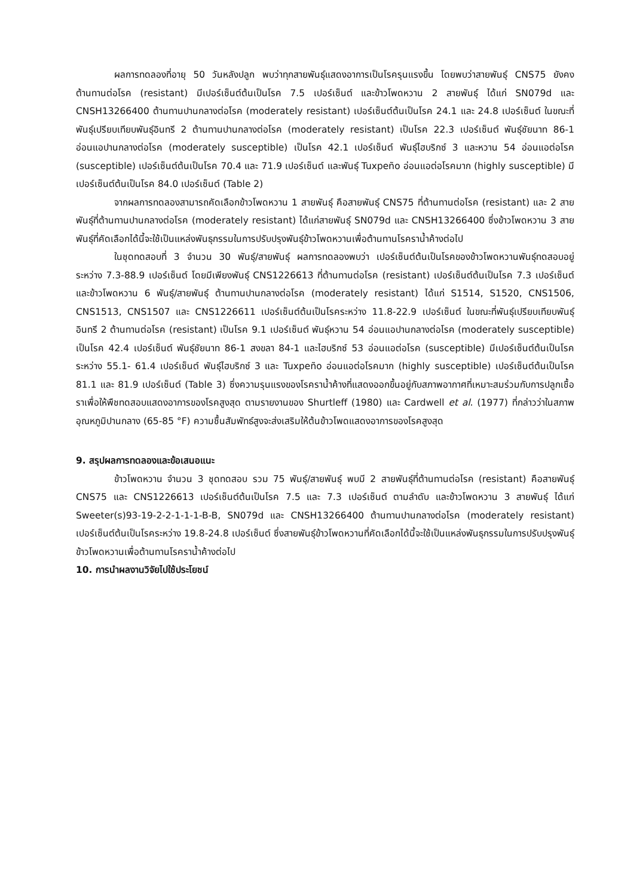ผลการทดลองที่อายุ 50 วันหลังปลูก พบว่าทุกสายพันธุ์แสดงอาการเป็นโรครุนแรงขึ้น โดยพบว่าสายพันธุ์ CNS75 ยังคงต้านทานต่อโรค (resistant) มีเปอร์เซ็นต์ต้นเป็นโรค 7.5 เปอร์เซ็นต์ และข้าวโพดหวาน 2 สายพันธุ์ ได้แก่ SN079d และ CNSH13266400 ต้านทานปานกลางต่อโรค (moderately resistant) เปอร์เซ็นต์ต้นเป็นโรค 24.1 และ 24.8 เปอร์เซ็นต์ ในขณะที่พันธุ์เปรียบเทียบพันธุ์อินทรี 2 ต้านทานปานกลางต่อโรค (moderately resistant) เป็นโรค 22.3 เปอร์เซ็นต์ พันธุ์ชัยนาท 86-1 อ่อนแอปานกลางต่อโรค (moderately susceptible) เป็นโรค 42.1 เปอร์เซ็นต์ พันธุ์ไฮบริกซ์ 3 และหวาน 54 อ่อนแอต่อโรค (susceptible) เปอร์เซ็นต์ต้นเป็นโรค 70.4 และ 71.9 เปอร์เซ็นต์ และพันธุ์ Tuxpeño อ่อนแอต่อโรคมาก (highly susceptible) มีเปอร์เซ็นต์ต้นเป็นโรค 84.0 เปอร์เซ็นต์ (Table 2)
จากผลการทดลองสามารถคัดเลือกข้าวโพดหวาน 1 สายพันธุ์ คือสายพันธุ์ CNS75 ที่ต้านทานต่อโรค (resistant) และ 2 สายพันธุ์ที่ต้านทานปานกลางต่อโรค (moderately resistant) ได้แก่สายพันธุ์ SN079d และ CNSH13266400 ซึ่งข้าวโพดหวาน 3 สายพันธุ์ที่คัดเลือกได้นี้จะใช้เป็นแหล่งพันธุกรรมในการปรับปรุงพันธุ์ข้าวโพดหวานเพื่อต้านทานโรคราน้ำค้างต่อไป
ในชุดทดสอบที่ 3 จำนวน 30 พันธุ์/สายพันธุ์ ผลการทดลองพบว่า เปอร์เซ็นต์ต้นเป็นโรคของข้าวโพดหวานพันธุ์ทดสอบอยู่ระหว่าง 7.3-88.9 เปอร์เซ็นต์ โดยมีเพียงพันธุ์ CNS1226613 ที่ต้านทานต่อโรค (resistant) เปอร์เซ็นต์ต้นเป็นโรค 7.3 เปอร์เซ็นต์ และข้าวโพดหวาน 6 พันธุ์/สายพันธุ์ ต้านทานปานกลางต่อโรค (moderately resistant) ได้แก่ S1514, S1520, CNS1506, CNS1513, CNS1507 และ CNS1226611 เปอร์เซ็นต์ต้นเป็นโรคระหว่าง 11.8-22.9 เปอร์เซ็นต์ ในขณะที่พันธุ์เปรียบเทียบพันธุ์อินทรี 2 ต้านทานต่อโรค (resistant) เป็นโรค 9.1 เปอร์เซ็นต์ พันธุ์หวาน 54 อ่อนแอปานกลางต่อโรค (moderately susceptible) เป็นโรค 42.4 เปอร์เซ็นต์ พันธุ์ชัยนาท 86-1 สงขลา 84-1 และไฮบริกซ์ 53 อ่อนแอต่อโรค (susceptible) มีเปอร์เซ็นต์ต้นเป็นโรคระหว่าง 55.1- 61.4 เปอร์เซ็นต์ พันธุ์ไฮบริกซ์ 3 และ Tuxpeño อ่อนแอต่อโรคมาก (highly susceptible) เปอร์เซ็นต์ต้นเป็นโรค 81.1 และ 81.9 เปอร์เซ็นต์ (Table 3) ซึ่งความรุนแรงของโรคราน้ำค้างที่แสดงออกขึ้นอยู่กับสภาพอากาศที่เหมาะสมร่วมกับการปลูกเชื้อราเพื่อให้พืชทดสอบแสดงอาการของโรคสูงสุด ตามรายงานของ Shurtleff (1980) และ Cardwell et al. (1977) ที่กล่าวว่าในสภาพอุณหภูมิปานกลาง (65-85 °F) ความชื้นสัมพัทธ์สูงจะส่งเสริมให้ต้นข้าวโพดแสดงอาการของโรคสูงสุด
9. สรุปผลการทดลองและข้อเสนอแนะ
ข้าวโพดหวาน จำนวน 3 ชุดทดสอบ รวม 75 พันธุ์/สายพันธุ์ พบมี 2 สายพันธุ์ที่ต้านทานต่อโรค (resistant) คือสายพันธุ์ CNS75 และ CNS1226613 เปอร์เซ็นต์ต้นเป็นโรค 7.5 และ 7.3 เปอร์เซ็นต์ ตามลำดับ และข้าวโพดหวาน 3 สายพันธุ์ ได้แก่ Sweeter(s)93-19-2-2-1-1-1-B-B, SN079d และ CNSH13266400 ต้านทานปานกลางต่อโรค (moderately resistant) เปอร์เซ็นต์ต้นเป็นโรคระหว่าง 19.8-24.8 เปอร์เซ็นต์ ซึ่งสายพันธุ์ข้าวโพดหวานที่คัดเลือกได้นี้จะใช้เป็นแหล่งพันธุกรรมในการปรับปรุงพันธุ์ข้าวโพดหวานเพื่อต้านทานโรคราน้ำค้างต่อไป
10. การนำผลงานวิจัยไปใช้ประโยชน์